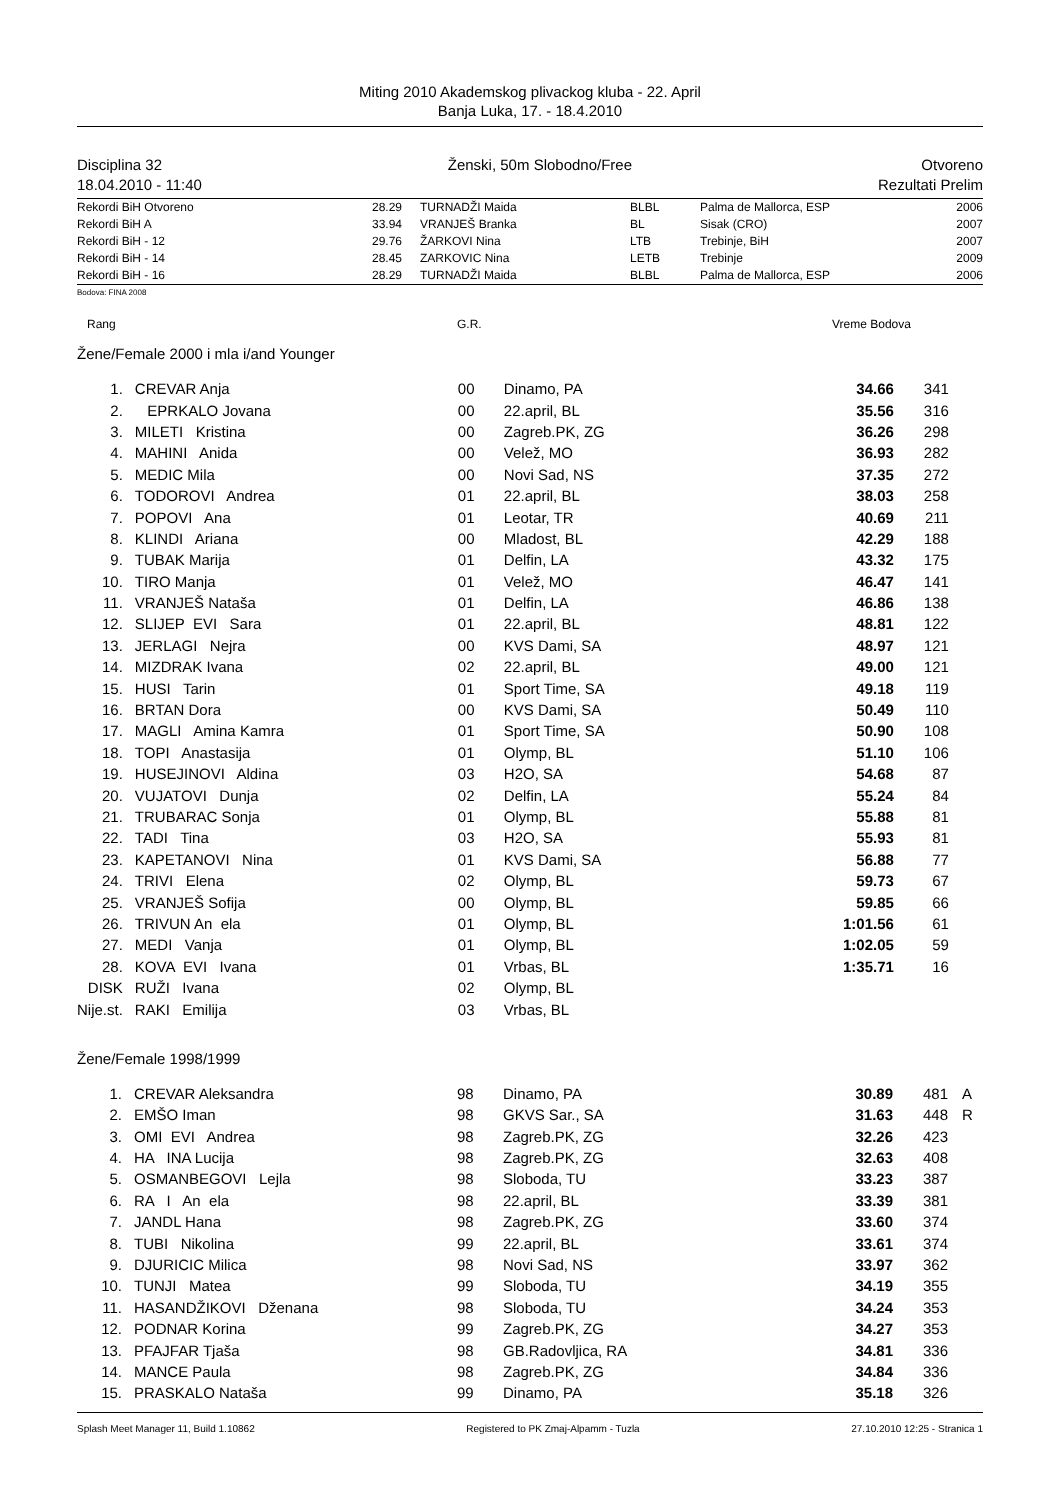Miting 2010 Akademskog plivackog kluba - 22. April
Banja Luka, 17. - 18.4.2010
Disciplina 32
18.04.2010 - 11:40 Ženski, 50m Slobodno/Free
Otvoreno
Rezultati Prelim
| Rekordi BiH Otvoreno | 28.29 | TURNADŽI Maida | BLBL | Palma de Mallorca, ESP | 2006 |
| Rekordi BiH A | 33.94 | VRANJEŠ Branka | BL | Sisak (CRO) | 2007 |
| Rekordi BiH - 12 | 29.76 | ŽARKOVI Nina | LTB | Trebinje, BiH | 2007 |
| Rekordi BiH - 14 | 28.45 | ZARKOVIC Nina | LETB | Trebinje | 2009 |
| Rekordi BiH - 16 | 28.29 | TURNADŽI Maida | BLBL | Palma de Mallorca, ESP | 2006 |
Bodova: FINA 2008
Rang G.R. Vreme Bodova
Žene/Female 2000 i mla i/and Younger
| 1. | CREVAR Anja | 00 | Dinamo, PA | 34.66 | 341 |
| 2. | EPRKALO Jovana | 00 | 22.april, BL | 35.56 | 316 |
| 3. | MILETI Kristina | 00 | Zagreb.PK, ZG | 36.26 | 298 |
| 4. | MAHINI Anida | 00 | Velež, MO | 36.93 | 282 |
| 5. | MEDIC Mila | 00 | Novi Sad, NS | 37.35 | 272 |
| 6. | TODOROVI Andrea | 01 | 22.april, BL | 38.03 | 258 |
| 7. | POPOVI Ana | 01 | Leotar, TR | 40.69 | 211 |
| 8. | KLINDI Ariana | 00 | Mladost, BL | 42.29 | 188 |
| 9. | TUBAK Marija | 01 | Delfin, LA | 43.32 | 175 |
| 10. | TIRO Manja | 01 | Velež, MO | 46.47 | 141 |
| 11. | VRANJEŠ Nataša | 01 | Delfin, LA | 46.86 | 138 |
| 12. | SLIJEP EVI Sara | 01 | 22.april, BL | 48.81 | 122 |
| 13. | JERLAGI Nejra | 00 | KVS Dami, SA | 48.97 | 121 |
| 14. | MIZDRAK Ivana | 02 | 22.april, BL | 49.00 | 121 |
| 15. | HUSI Tarin | 01 | Sport Time, SA | 49.18 | 119 |
| 16. | BRTAN Dora | 00 | KVS Dami, SA | 50.49 | 110 |
| 17. | MAGLI Amina Kamra | 01 | Sport Time, SA | 50.90 | 108 |
| 18. | TOPI Anastasija | 01 | Olymp, BL | 51.10 | 106 |
| 19. | HUSEJINOVI Aldina | 03 | H2O, SA | 54.68 | 87 |
| 20. | VUJATOVI Dunja | 02 | Delfin, LA | 55.24 | 84 |
| 21. | TRUBARAC Sonja | 01 | Olymp, BL | 55.88 | 81 |
| 22. | TADI Tina | 03 | H2O, SA | 55.93 | 81 |
| 23. | KAPETANOVI Nina | 01 | KVS Dami, SA | 56.88 | 77 |
| 24. | TRIVI Elena | 02 | Olymp, BL | 59.73 | 67 |
| 25. | VRANJEŠ Sofija | 00 | Olymp, BL | 59.85 | 66 |
| 26. | TRIVUN An ela | 01 | Olymp, BL | 1:01.56 | 61 |
| 27. | MEDI Vanja | 01 | Olymp, BL | 1:02.05 | 59 |
| 28. | KOVA EVI Ivana | 01 | Vrbas, BL | 1:35.71 | 16 |
| DISK | RUŽI Ivana | 02 | Olymp, BL | | |
| Nije.st. | RAKI Emilija | 03 | Vrbas, BL | | |
Žene/Female 1998/1999
| 1. | CREVAR Aleksandra | 98 | Dinamo, PA | 30.89 | 481 | A |
| 2. | EMŠO Iman | 98 | GKVS Sar., SA | 31.63 | 448 | R |
| 3. | OMI EVI Andrea | 98 | Zagreb.PK, ZG | 32.26 | 423 | |
| 4. | HA INA Lucija | 98 | Zagreb.PK, ZG | 32.63 | 408 | |
| 5. | OSMANBEGOVI Lejla | 98 | Sloboda, TU | 33.23 | 387 | |
| 6. | RA I An ela | 98 | 22.april, BL | 33.39 | 381 | |
| 7. | JANDL Hana | 98 | Zagreb.PK, ZG | 33.60 | 374 | |
| 8. | TUBI Nikolina | 99 | 22.april, BL | 33.61 | 374 | |
| 9. | DJURICIC Milica | 98 | Novi Sad, NS | 33.97 | 362 | |
| 10. | TUNJI Matea | 99 | Sloboda, TU | 34.19 | 355 | |
| 11. | HASANDŽIKOVI Dženana | 98 | Sloboda, TU | 34.24 | 353 | |
| 12. | PODNAR Korina | 99 | Zagreb.PK, ZG | 34.27 | 353 | |
| 13. | PFAJFAR Tjaša | 98 | GB.Radovljica, RA | 34.81 | 336 | |
| 14. | MANCE Paula | 98 | Zagreb.PK, ZG | 34.84 | 336 | |
| 15. | PRASKALO Nataša | 99 | Dinamo, PA | 35.18 | 326 | |
Splash Meet Manager 11, Build 1.10862 Registered to PK Zmaj-Alpamm - Tuzla 27.10.2010 12:25 - Stranica 1